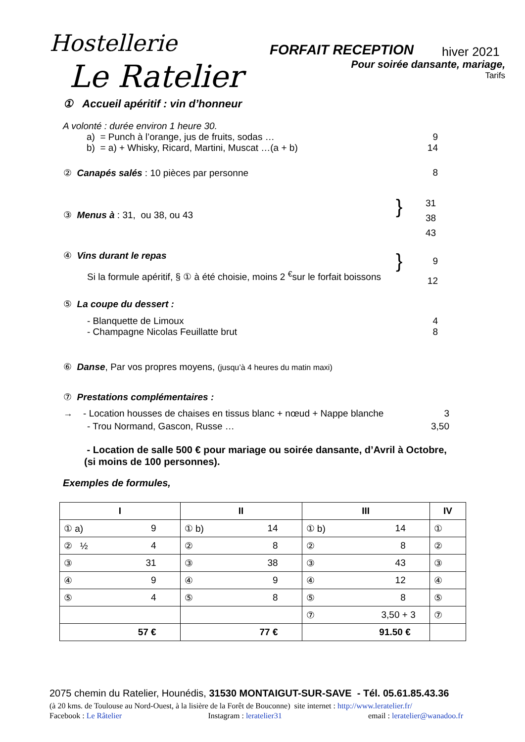Hostellerie
Le Ratelier
FORFAIT RECEPTION hiver 2021
Pour soirée dansante, mariage,
Tarifs
① Accueil apéritif : vin d’honneur
A volonté : durée environ 1 heure 30.
a) = Punch à l’orange, jus de fruits, sodas … 9
b) = a) + Whisky, Ricard, Martini, Muscat …(a + b) 14
② Canapés salés : 10 pièces par personne 8
③ Menus à : 31, ou 38, ou 43 }
31
38
43
④ Vins durant le repas
Si la formule apéritif, § ① à été choisie, moins 2 <sup>€</sup>sur le forfait boissons
}
9
12
⑤ La coupe du dessert :
- Blanquette de Limoux 4
- Champagne Nicolas Feuillatte brut 8
⑥ Danse, Par vos propres moyens, (jusqu’à 4 heures du matin maxi)
⑦ Prestations complémentaires :
→ - Location housses de chaises en tissus blanc + nœud + Nappe blanche 3
- Trou Normand, Gascon, Russe … 3,50
- Location de salle 500 € pour mariage ou soirée dansante, d’Avril à Octobre,
(si moins de 100 personnes).
Exemples de formules,
| I | II | III | IV |
| --- | --- | --- | --- |
| ① a) 9 | ① b) 14 | ① b) 14 | ① |
| ② ½ 4 | ② 8 | ② 8 | ② |
| ③ 31 | ③ 38 | ③ 43 | ③ |
| ④ 9 | ④ 9 | ④ 12 | ④ |
| ⑤ 4 | ⑤ 8 | ⑤ 8 | ⑤ |
| | | ⑦ 3,50 + 3 | ⑦ |
| 57 € | 77 € | 91.50 € | |
2075 chemin du Ratelier, Hounédis, 31530 MONTAIGUT-SUR-SAVE - Tél. 05.61.85.43.36
(à 20 kms. de Toulouse au Nord-Ouest, à la lisière de la Forêt de Bouconne) site internet : http://www.leratelier.fr/
Facebook : Le Râtelier Instagram : leratelier31 email : leratelier@wanadoo.fr